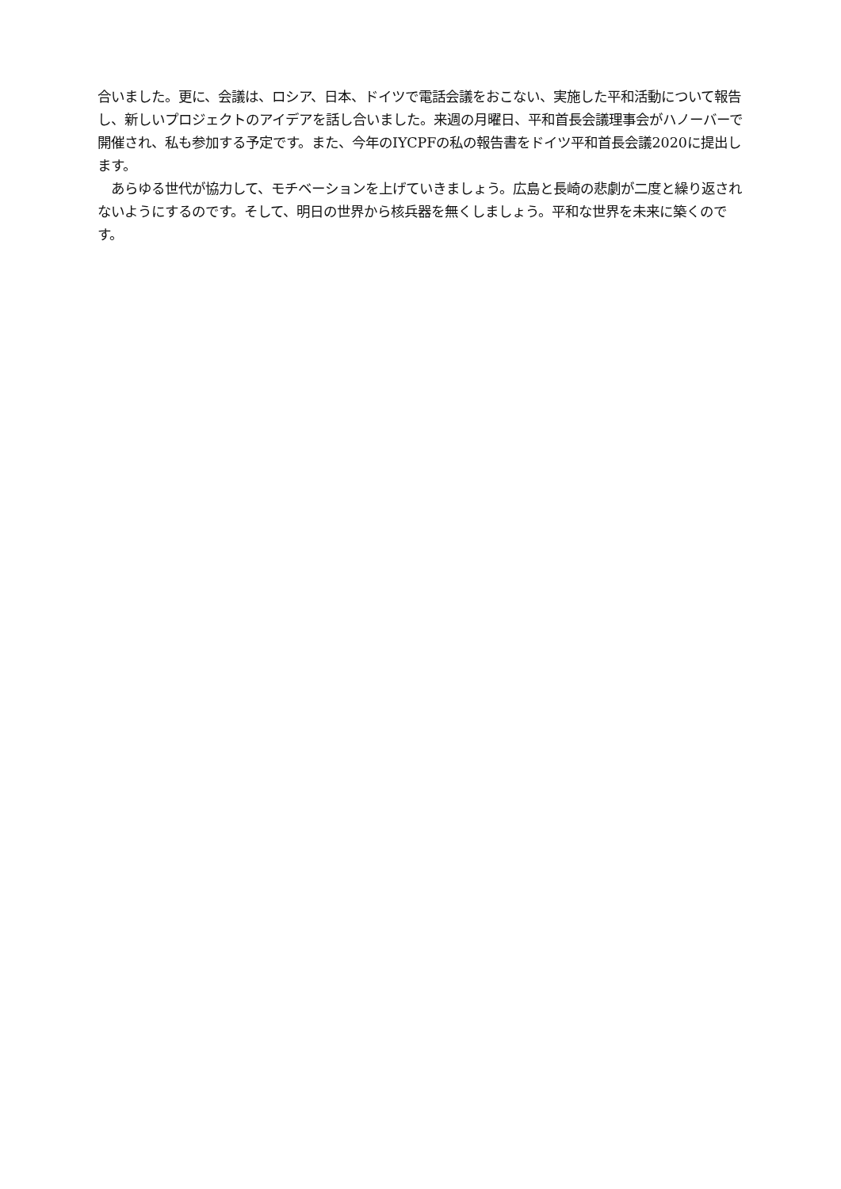合いました。更に、会議は、ロシア、日本、ドイツで電話会議をおこない、実施した平和活動について報告し、新しいプロジェクトのアイデアを話し合いました。来週の月曜日、平和首長会議理事会がハノーバーで開催され、私も参加する予定です。また、今年のIYCPFの私の報告書をドイツ平和首長会議2020に提出します。
　あらゆる世代が協力して、モチベーションを上げていきましょう。広島と長崎の悲劇が二度と繰り返されないようにするのです。そして、明日の世界から核兵器を無くしましょう。平和な世界を未来に築くのです。